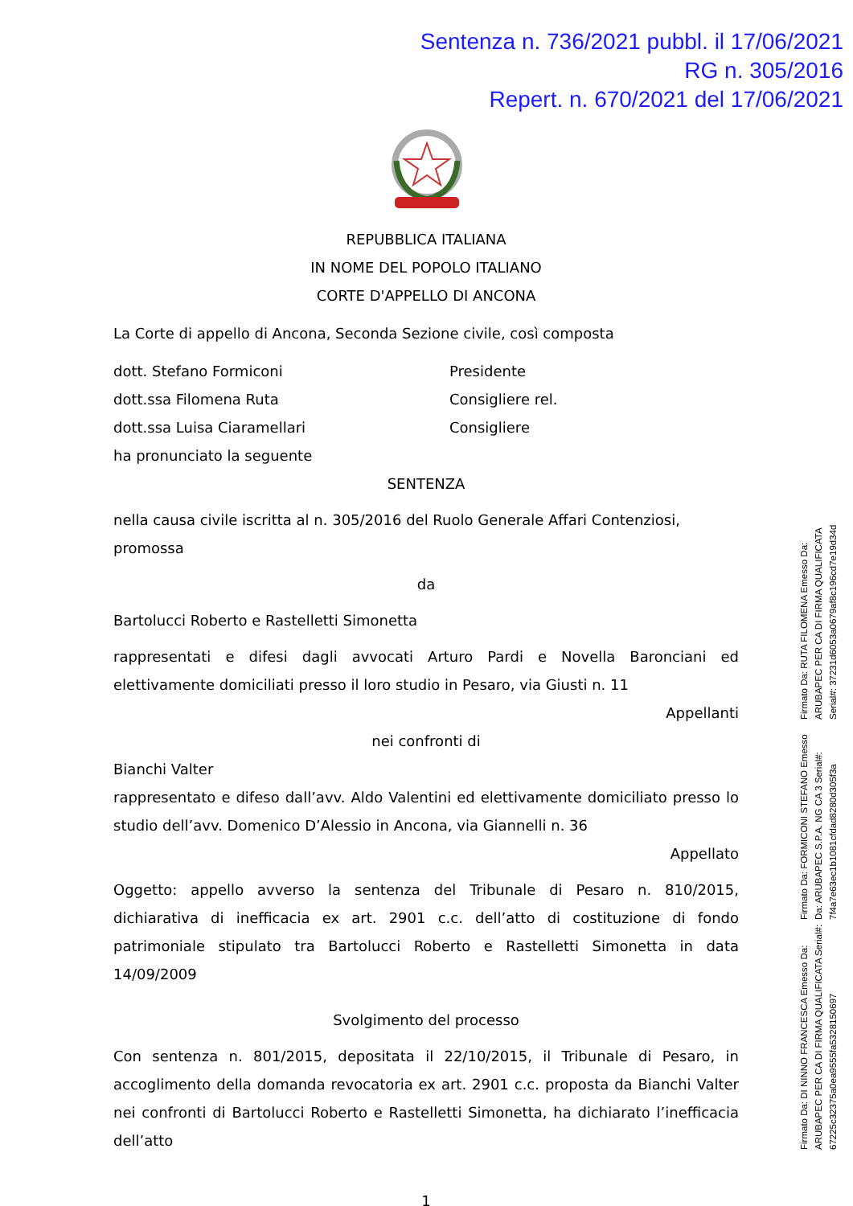Sentenza n. 736/2021 pubbl. il 17/06/2021
RG n. 305/2016
Repert. n. 670/2021 del 17/06/2021
REPUBBLICA ITALIANA
IN NOME DEL POPOLO ITALIANO
CORTE D'APPELLO DI ANCONA
La Corte di appello di Ancona, Seconda Sezione civile, così composta
dott. Stefano Formiconi Presidente
dott.ssa Filomena Ruta Consigliere rel.
dott.ssa Luisa Ciaramellari Consigliere
ha pronunciato la seguente
SENTENZA
nella causa civile iscritta al n. 305/2016 del Ruolo Generale Affari Contenziosi, promossa
da
Bartolucci Roberto e Rastelletti Simonetta
rappresentati e difesi dagli avvocati Arturo Pardi e Novella Baronciani ed elettivamente domiciliati presso il loro studio in Pesaro, via Giusti n. 11
Appellanti
nei confronti di
Bianchi Valter
rappresentato e difeso dall’avv. Aldo Valentini ed elettivamente domiciliato presso lo studio dell’avv. Domenico D’Alessio in Ancona, via Giannelli n. 36
Appellato
Oggetto: appello avverso la sentenza del Tribunale di Pesaro n. 810/2015, dichiarativa di inefficacia ex art. 2901 c.c. dell’atto di costituzione di fondo patrimoniale stipulato tra Bartolucci Roberto e Rastelletti Simonetta in data 14/09/2009
Svolgimento del processo
Con sentenza n. 801/2015, depositata il 22/10/2015, il Tribunale di Pesaro, in accoglimento della domanda revocatoria ex art. 2901 c.c. proposta da Bianchi Valter nei confronti di Bartolucci Roberto e Rastelletti Simonetta, ha dichiarato l’inefficacia dell’atto
1
Firmato Da: DI NINNO FRANCESCA Emesso Da: ARUBAPEC PER CA DI FIRMA QUALIFICATA Serial#: 67225c32375a0ea9555fa5328150697
Firmato Da: FORMICONI STEFANO Emesso Da: ARUBAPEC S.P.A. NG CA 3 Serial#: 7f4a7e63ec1b1081cfdad8280d305f3a
Firmato Da: RUTA FILOMENA Emesso Da: ARUBAPEC PER CA DI FIRMA QUALIFICATA Serial#: 37231d6053a0679af8c196cd7e19d34d